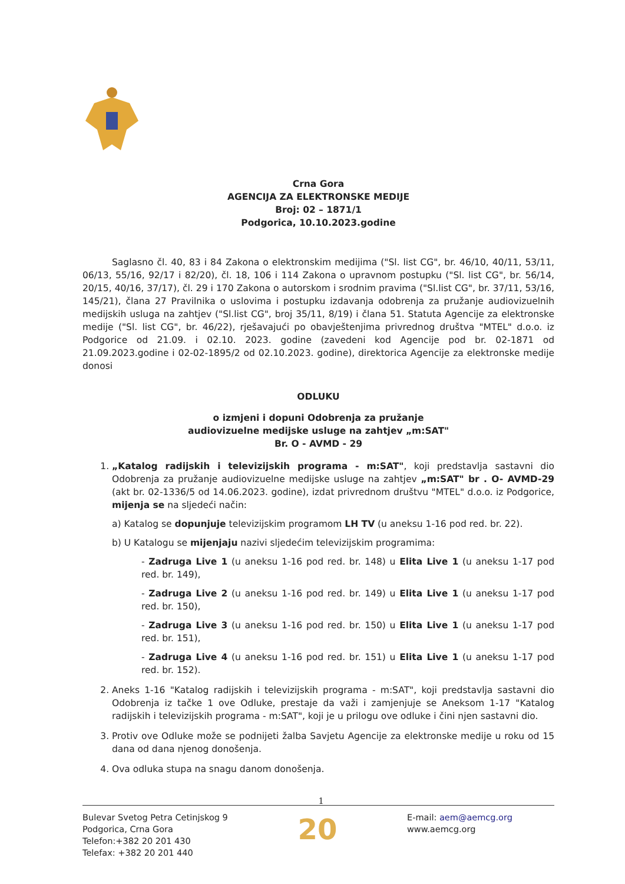Crna Gora
AGENCIJA ZA ELEKTRONSKE MEDIJE
Broj: 02 – 1871/1
Podgorica, 10.10.2023.godine
Saglasno čl. 40, 83 i 84 Zakona o elektronskim medijima ("Sl. list CG", br. 46/10, 40/11, 53/11, 06/13, 55/16, 92/17 i 82/20), čl. 18, 106 i 114 Zakona o upravnom postupku ("Sl. list CG", br. 56/14, 20/15, 40/16, 37/17), čl. 29 i 170 Zakona o autorskom i srodnim pravima ("Sl.list CG", br. 37/11, 53/16, 145/21), člana 27 Pravilnika o uslovima i postupku izdavanja odobrenja za pružanje audiovizuelnih medijskih usluga na zahtjev ("Sl.list CG", broj 35/11, 8/19) i člana 51. Statuta Agencije za elektronske medije ("Sl. list CG", br. 46/22), rješavajući po obavještenjima privrednog društva "MTEL" d.o.o. iz Podgorice od 21.09. i 02.10. 2023. godine (zavedeni kod Agencije pod br. 02-1871 od 21.09.2023.godine i 02-02-1895/2 od 02.10.2023. godine), direktorica Agencije za elektronske medije donosi
ODLUKU
o izmjeni i dopuni Odobrenja za pružanje
audiovizuelne medijske usluge na zahtjev „m:SAT"
Br. O - AVMD - 29
1. „Katalog radijskih i televizijskih programa - m:SAT", koji predstavlja sastavni dio Odobrenja za pružanje audiovizuelne medijske usluge na zahtjev „m:SAT" br . O- AVMD-29 (akt br. 02-1336/5 od 14.06.2023. godine), izdat privrednom društvu "MTEL" d.o.o. iz Podgorice, mijenja se na sljedeći način:
a) Katalog se dopunjuje televizijskim programom LH TV (u aneksu 1-16 pod red. br. 22).
b) U Katalogu se mijenjaju nazivi sljedećim televizijskim programima:
- Zadruga Live 1 (u aneksu 1-16 pod red. br. 148) u Elita Live 1 (u aneksu 1-17 pod red. br. 149),
- Zadruga Live 2 (u aneksu 1-16 pod red. br. 149) u Elita Live 1 (u aneksu 1-17 pod red. br. 150),
- Zadruga Live 3 (u aneksu 1-16 pod red. br. 150) u Elita Live 1 (u aneksu 1-17 pod red. br. 151),
- Zadruga Live 4 (u aneksu 1-16 pod red. br. 151) u Elita Live 1 (u aneksu 1-17 pod red. br. 152).
2. Aneks 1-16 "Katalog radijskih i televizijskih programa - m:SAT", koji predstavlja sastavni dio Odobrenja iz tačke 1 ove Odluke, prestaje da važi i zamjenjuje se Aneksom 1-17 "Katalog radijskih i televizijskih programa - m:SAT", koji je u prilogu ove odluke i čini njen sastavni dio.
3. Protiv ove Odluke može se podnijeti žalba Savjetu Agencije za elektronske medije u roku od 15 dana od dana njenog donošenja.
4. Ova odluka stupa na snagu danom donošenja.
1
Bulevar Svetog Petra Cetinjskog 9
Podgorica, Crna Gora
Telefon:+382 20 201 430
Telefax: +382 20 201 440
20
E-mail: aem@aemcg.org
www.aemcg.org